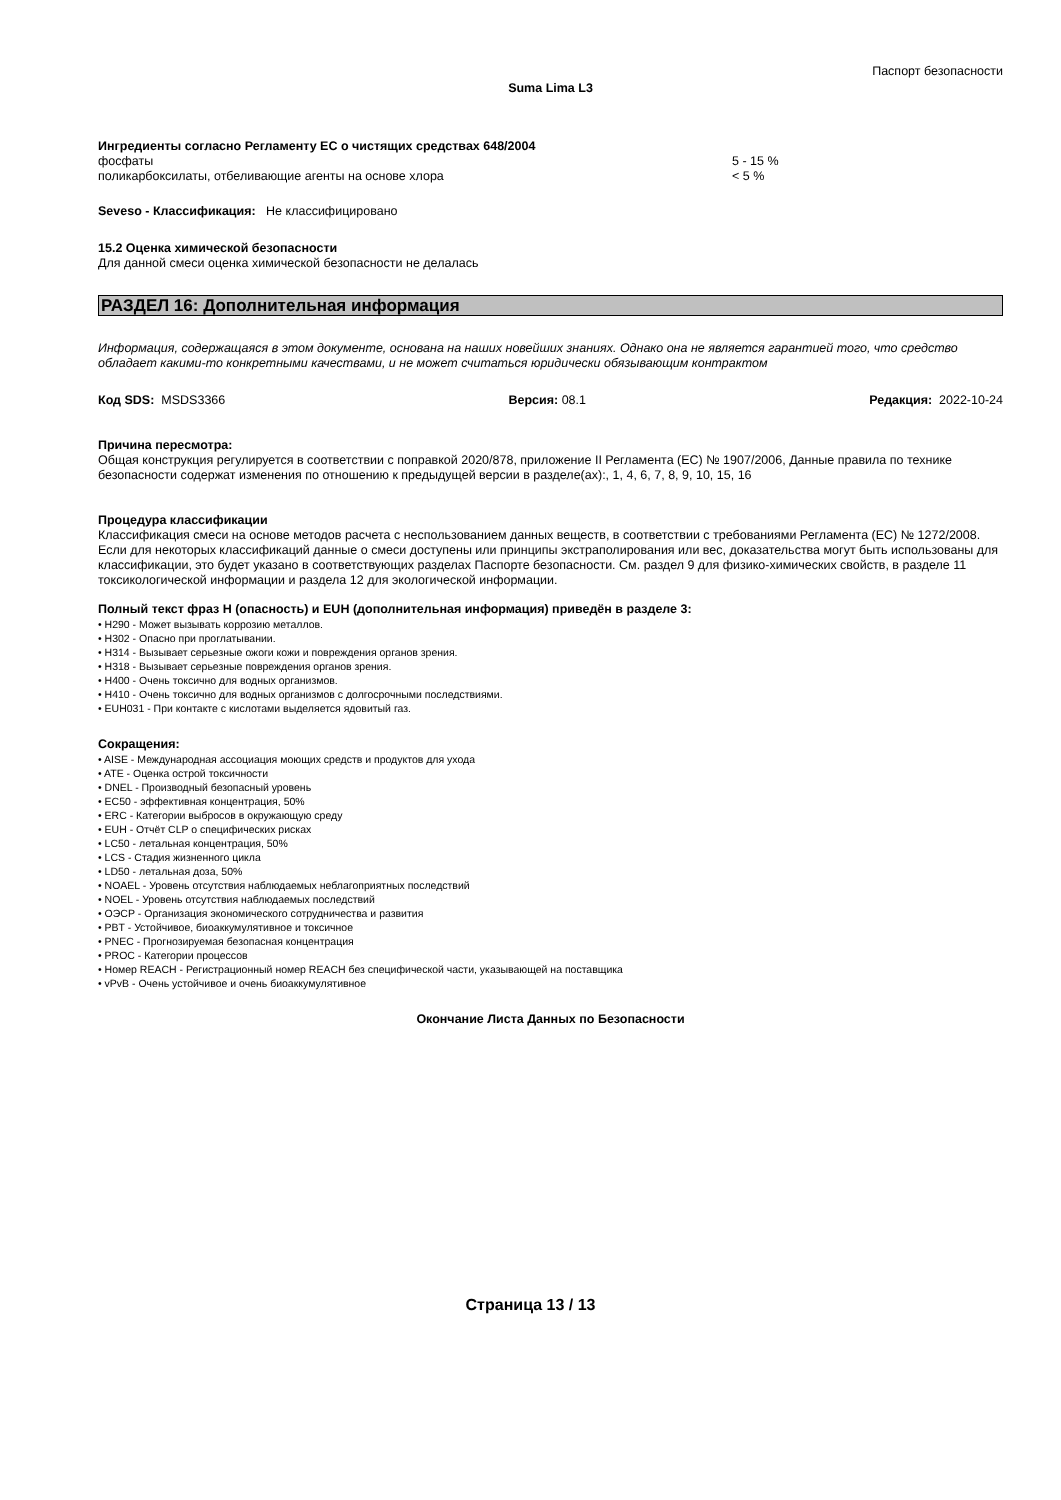Паспорт безопасности
Suma Lima L3
Ингредиенты согласно Регламенту ЕС о чистящих средствах 648/2004
фосфаты 5 - 15 %
поликарбоксилаты, отбеливающие агенты на основе хлора < 5 %
Seveso - Классификация: Не классифицировано
15.2 Оценка химической безопасности
Для данной смеси оценка химической безопасности не делалась
РАЗДЕЛ 16: Дополнительная информация
Информация, содержащаяся в этом документе, основана на наших новейших знаниях. Однако она не является гарантией того, что средство обладает какими-то конкретными качествами, и не может считаться юридически обязывающим контрактом
Код SDS: MSDS3366 Версия: 08.1 Редакция: 2022-10-24
Причина пересмотра:
Общая конструкция регулируется в соответствии с поправкой 2020/878, приложение II Регламента (ЕС) № 1907/2006, Данные правила по технике безопасности содержат изменения по отношению к предыдущей версии в разделе(ах):, 1, 4, 6, 7, 8, 9, 10, 15, 16
Процедура классификации
Классификация смеси на основе методов расчета с неспользованием данных веществ, в соответствии с требованиями Регламента (ЕС) № 1272/2008. Если для некоторых классификаций данные о смеси доступены или принципы экстраполирования или вес, доказательства могут быть использованы для классификации, это будет указано в соответствующих разделах Паспорте безопасности. См. раздел 9 для физико-химических свойств, в разделе 11 токсикологической информации и раздела 12 для экологической информации.
Полный текст фраз H (опасность) и EUH (дополнительная информация) приведён в разделе 3:
• H290 - Может вызывать коррозию металлов.
• H302 - Опасно при проглатывании.
• H314 - Вызывает серьезные ожоги кожи и повреждения органов зрения.
• H318 - Вызывает серьезные повреждения органов зрения.
• H400 - Очень токсично для водных организмов.
• H410 - Очень токсично для водных организмов с долгосрочными последствиями.
• EUH031 - При контакте с кислотами выделяется ядовитый газ.
Сокращения:
• AISE - Международная ассоциация моющих средств и продуктов для ухода
• ATE - Оценка острой токсичности
• DNEL - Производный безопасный уровень
• EC50 - эффективная концентрация, 50%
• ERC - Категории выбросов в окружающую среду
• EUH - Отчёт CLP о специфических рисках
• LC50 - летальная концентрация, 50%
• LCS - Стадия жизненного цикла
• LD50 - летальная доза, 50%
• NOAEL - Уровень отсутствия наблюдаемых неблагоприятных последствий
• NOEL - Уровень отсутствия наблюдаемых последствий
• OЭСР - Организация экономического сотрудничества и развития
• PBT - Устойчивое, биоаккумулятивное и токсичное
• PNEC - Прогнозируемая безопасная концентрация
• PROC - Категории процессов
• Номер REACH - Регистрационный номер REACH без специфической части, указывающей на поставщика
• vPvB - Очень устойчивое и очень биоаккумулятивное
Окончание Листа Данных по Безопасности
Страница 13 / 13